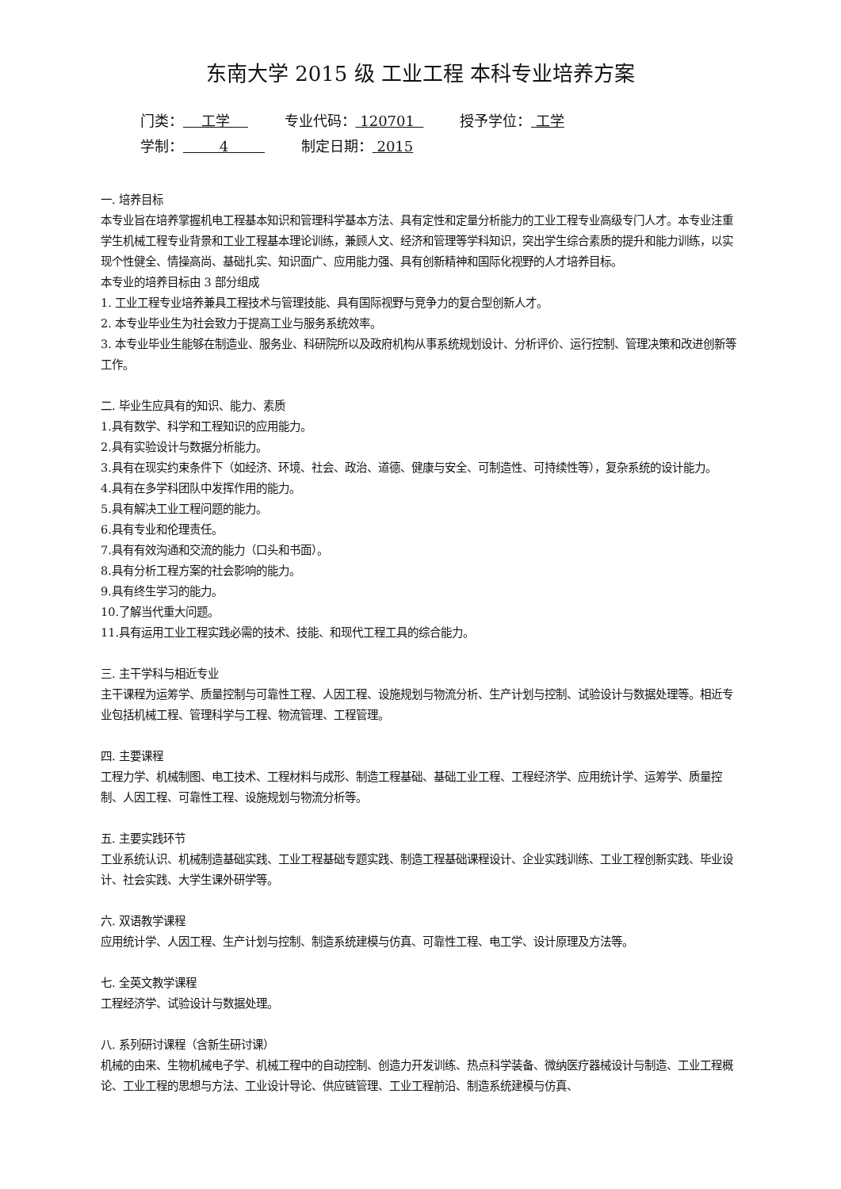东南大学 2015 级 工业工程 本科专业培养方案
门类： 工学 专业代码： 120701 授予学位： 工学
学制： 4 制定日期： 2015
一. 培养目标
本专业旨在培养掌握机电工程基本知识和管理科学基本方法、具有定性和定量分析能力的工业工程专业高级专门人才。本专业注重学生机械工程专业背景和工业工程基本理论训练，兼顾人文、经济和管理等学科知识，突出学生综合素质的提升和能力训练，以实现个性健全、情操高尚、基础扎实、知识面广、应用能力强、具有创新精神和国际化视野的人才培养目标。
本专业的培养目标由 3 部分组成
1. 工业工程专业培养兼具工程技术与管理技能、具有国际视野与竞争力的复合型创新人才。
2. 本专业毕业生为社会致力于提高工业与服务系统效率。
3. 本专业毕业生能够在制造业、服务业、科研院所以及政府机构从事系统规划设计、分析评价、运行控制、管理决策和改进创新等工作。
二. 毕业生应具有的知识、能力、素质
1.具有数学、科学和工程知识的应用能力。
2.具有实验设计与数据分析能力。
3.具有在现实约束条件下（如经济、环境、社会、政治、道德、健康与安全、可制造性、可持续性等），复杂系统的设计能力。
4.具有在多学科团队中发挥作用的能力。
5.具有解决工业工程问题的能力。
6.具有专业和伦理责任。
7.具有有效沟通和交流的能力（口头和书面）。
8.具有分析工程方案的社会影响的能力。
9.具有终生学习的能力。
10.了解当代重大问题。
11.具有运用工业工程实践必需的技术、技能、和现代工程工具的综合能力。
三. 主干学科与相近专业
主干课程为运筹学、质量控制与可靠性工程、人因工程、设施规划与物流分析、生产计划与控制、试验设计与数据处理等。相近专业包括机械工程、管理科学与工程、物流管理、工程管理。
四. 主要课程
工程力学、机械制图、电工技术、工程材料与成形、制造工程基础、基础工业工程、工程经济学、应用统计学、运筹学、质量控制、人因工程、可靠性工程、设施规划与物流分析等。
五. 主要实践环节
工业系统认识、机械制造基础实践、工业工程基础专题实践、制造工程基础课程设计、企业实践训练、工业工程创新实践、毕业设计、社会实践、大学生课外研学等。
六. 双语教学课程
应用统计学、人因工程、生产计划与控制、制造系统建模与仿真、可靠性工程、电工学、设计原理及方法等。
七. 全英文教学课程
工程经济学、试验设计与数据处理。
八. 系列研讨课程（含新生研讨课）
机械的由来、生物机械电子学、机械工程中的自动控制、创造力开发训练、热点科学装备、微纳医疗器械设计与制造、工业工程概论、工业工程的思想与方法、工业设计导论、供应链管理、工业工程前沿、制造系统建模与仿真、